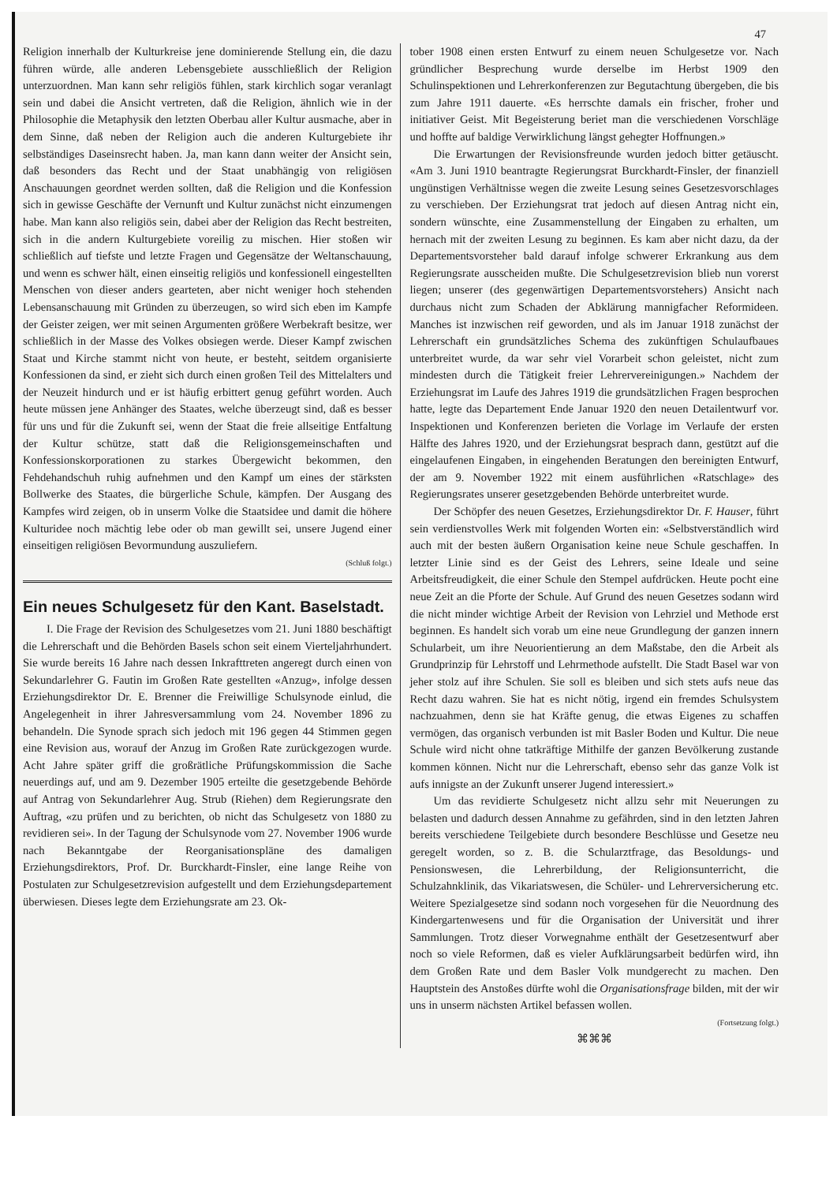47
Religion innerhalb der Kulturkreise jene dominierende Stellung ein, die dazu führen würde, alle anderen Lebensgebiete ausschließlich der Religion unterzuordnen. Man kann sehr religiös fühlen, stark kirchlich sogar veranlagt sein und dabei die Ansicht vertreten, daß die Religion, ähnlich wie in der Philosophie die Metaphysik den letzten Oberbau aller Kultur ausmache, aber in dem Sinne, daß neben der Religion auch die anderen Kulturgebiete ihr selbständiges Daseinsrecht haben. Ja, man kann dann weiter der Ansicht sein, daß besonders das Recht und der Staat unabhängig von religiösen Anschauungen geordnet werden sollten, daß die Religion und die Konfession sich in gewisse Geschäfte der Vernunft und Kultur zunächst nicht einzumengen habe. Man kann also religiös sein, dabei aber der Religion das Recht bestreiten, sich in die andern Kulturgebiete voreilig zu mischen. Hier stoßen wir schließlich auf tiefste und letzte Fragen und Gegensätze der Weltanschauung, und wenn es schwer hält, einen einseitig religiös und konfessionell eingestellten Menschen von dieser anders gearteten, aber nicht weniger hoch stehenden Lebensanschauung mit Gründen zu überzeugen, so wird sich eben im Kampfe der Geister zeigen, wer mit seinen Argumenten größere Werbekraft besitze, wer schließlich in der Masse des Volkes obsiegen werde. Dieser Kampf zwischen Staat und Kirche stammt nicht von heute, er besteht, seitdem organisierte Konfessionen da sind, er zieht sich durch einen großen Teil des Mittelalters und der Neuzeit hindurch und er ist häufig erbittert genug geführt worden. Auch heute müssen jene Anhänger des Staates, welche überzeugt sind, daß es besser für uns und für die Zukunft sei, wenn der Staat die freie allseitige Entfaltung der Kultur schütze, statt daß die Religionsgemeinschaften und Konfessionskorporationen zu starkes Übergewicht bekommen, den Fehdehandschuh ruhig aufnehmen und den Kampf um eines der stärksten Bollwerke des Staates, die bürgerliche Schule, kämpfen. Der Ausgang des Kampfes wird zeigen, ob in unserm Volke die Staatsidee und damit die höhere Kulturidee noch mächtig lebe oder ob man gewillt sei, unsere Jugend einer einseitigen religiösen Bevormundung auszuliefern.
(Schluß folgt.)
Ein neues Schulgesetz für den Kant. Baselstadt.
I. Die Frage der Revision des Schulgesetzes vom 21. Juni 1880 beschäftigt die Lehrerschaft und die Behörden Basels schon seit einem Vierteljahrhundert. Sie wurde bereits 16 Jahre nach dessen Inkrafttreten angeregt durch einen von Sekundarlehrer G. Fautin im Großen Rate gestellten «Anzug», infolge dessen Erziehungsdirektor Dr. E. Brenner die Freiwillige Schulsynode einlud, die Angelegenheit in ihrer Jahresversammlung vom 24. November 1896 zu behandeln. Die Synode sprach sich jedoch mit 196 gegen 44 Stimmen gegen eine Revision aus, worauf der Anzug im Großen Rate zurückgezogen wurde. Acht Jahre später griff die großrätliche Prüfungskommission die Sache neuerdings auf, und am 9. Dezember 1905 erteilte die gesetzgebende Behörde auf Antrag von Sekundarlehrer Aug. Strub (Riehen) dem Regierungsrate den Auftrag, «zu prüfen und zu berichten, ob nicht das Schulgesetz von 1880 zu revidieren sei». In der Tagung der Schulsynode vom 27. November 1906 wurde nach Bekanntgabe der Reorganisationspläne des damaligen Erziehungsdirektors, Prof. Dr. Burckhardt-Finsler, eine lange Reihe von Postulaten zur Schulgesetzrevision aufgestellt und dem Erziehungsdepartement überwiesen. Dieses legte dem Erziehungsrate am 23. Ok-
tober 1908 einen ersten Entwurf zu einem neuen Schulgesetze vor. Nach gründlicher Besprechung wurde derselbe im Herbst 1909 den Schulinspektionen und Lehrerkonferenzen zur Begutachtung übergeben, die bis zum Jahre 1911 dauerte. «Es herrschte damals ein frischer, froher und initiativer Geist. Mit Begeisterung beriet man die verschiedenen Vorschläge und hoffte auf baldige Verwirklichung längst gehegter Hoffnungen.»
Die Erwartungen der Revisionsfreunde wurden jedoch bitter getäuscht. «Am 3. Juni 1910 beantragte Regierungsrat Burckhardt-Finsler, der finanziell ungünstigen Verhältnisse wegen die zweite Lesung seines Gesetzesvorschlages zu verschieben. Der Erziehungsrat trat jedoch auf diesen Antrag nicht ein, sondern wünschte, eine Zusammenstellung der Eingaben zu erhalten, um hernach mit der zweiten Lesung zu beginnen. Es kam aber nicht dazu, da der Departementsvorsteher bald darauf infolge schwerer Erkrankung aus dem Regierungsrate ausscheiden mußte. Die Schulgesetzrevision blieb nun vorerst liegen; unserer (des gegenwärtigen Departementsvorstehers) Ansicht nach durchaus nicht zum Schaden der Abklärung mannigfacher Reformideen. Manches ist inzwischen reif geworden, und als im Januar 1918 zunächst der Lehrerschaft ein grundsätzliches Schema des zukünftigen Schulaufbaues unterbreitet wurde, da war sehr viel Vorarbeit schon geleistet, nicht zum mindesten durch die Tätigkeit freier Lehrervereinigungen.» Nachdem der Erziehungsrat im Laufe des Jahres 1919 die grundsätzlichen Fragen besprochen hatte, legte das Departement Ende Januar 1920 den neuen Detailentwurf vor. Inspektionen und Konferenzen berieten die Vorlage im Verlaufe der ersten Hälfte des Jahres 1920, und der Erziehungsrat besprach dann, gestützt auf die eingelaufenen Eingaben, in eingehenden Beratungen den bereinigten Entwurf, der am 9. November 1922 mit einem ausführlichen «Ratschlage» des Regierungsrates unserer gesetzgebenden Behörde unterbreitet wurde.
Der Schöpfer des neuen Gesetzes, Erziehungsdirektor Dr. F. Hauser, führt sein verdienstvolles Werk mit folgenden Worten ein: «Selbstverständlich wird auch mit der besten äußern Organisation keine neue Schule geschaffen. In letzter Linie sind es der Geist des Lehrers, seine Ideale und seine Arbeitsfreudigkeit, die einer Schule den Stempel aufdrücken. Heute pocht eine neue Zeit an die Pforte der Schule. Auf Grund des neuen Gesetzes sodann wird die nicht minder wichtige Arbeit der Revision von Lehrziel und Methode erst beginnen. Es handelt sich vorab um eine neue Grundlegung der ganzen innern Schularbeit, um ihre Neuorientierung an dem Maßstabe, den die Arbeit als Grundprinzip für Lehrstoff und Lehrmethode aufstellt. Die Stadt Basel war von jeher stolz auf ihre Schulen. Sie soll es bleiben und sich stets aufs neue das Recht dazu wahren. Sie hat es nicht nötig, irgend ein fremdes Schulsystem nachzuahmen, denn sie hat Kräfte genug, die etwas Eigenes zu schaffen vermögen, das organisch verbunden ist mit Basler Boden und Kultur. Die neue Schule wird nicht ohne tatkräftige Mithilfe der ganzen Bevölkerung zustande kommen können. Nicht nur die Lehrerschaft, ebenso sehr das ganze Volk ist aufs innigste an der Zukunft unserer Jugend interessiert.»
Um das revidierte Schulgesetz nicht allzu sehr mit Neuerungen zu belasten und dadurch dessen Annahme zu gefährden, sind in den letzten Jahren bereits verschiedene Teilgebiete durch besondere Beschlüsse und Gesetze neu geregelt worden, so z. B. die Schularztfrage, das Besoldungs- und Pensionswesen, die Lehrerbildung, der Religionsunterricht, die Schulzahnklinik, das Vikariatswesen, die Schüler- und Lehrerversicherung etc. Weitere Spezialgesetze sind sodann noch vorgesehen für die Neuordnung des Kindergartenwesens und für die Organisation der Universität und ihrer Sammlungen. Trotz dieser Vorwegnahme enthält der Gesetzesentwurf aber noch so viele Reformen, daß es vieler Aufklärungsarbeit bedürfen wird, ihn dem Großen Rate und dem Basler Volk mundgerecht zu machen. Den Hauptstein des Anstoßes dürfte wohl die Organisationsfrage bilden, mit der wir uns in unserm nächsten Artikel befassen wollen.
(Fortsetzung folgt.)
⌘⌘⌘